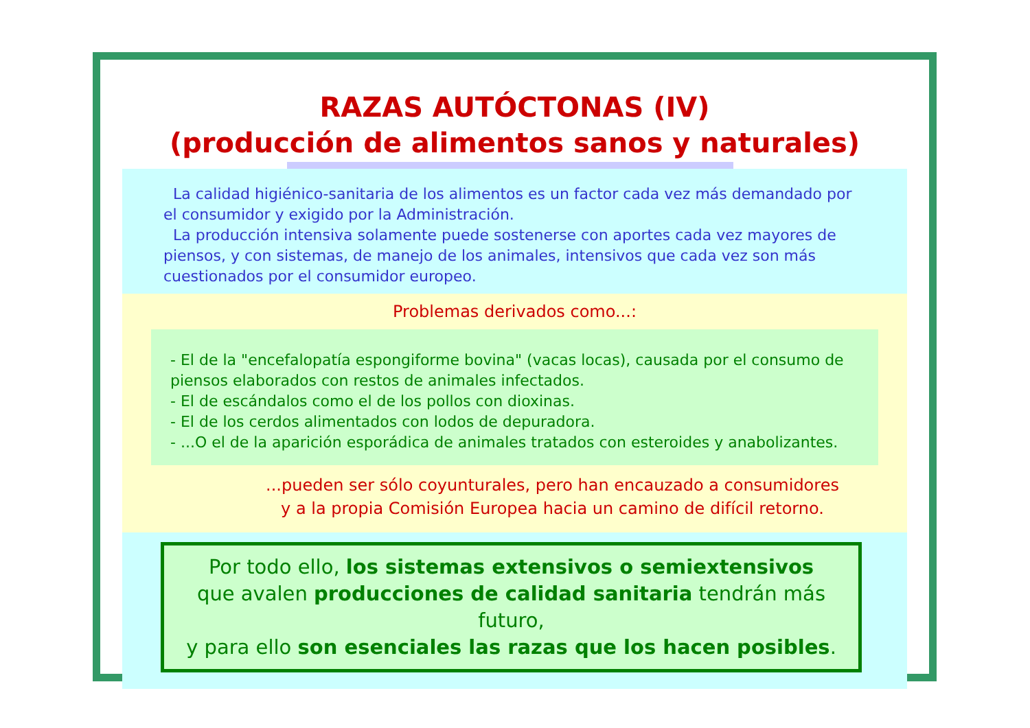RAZAS AUTÓCTONAS (IV)
(producción de alimentos sanos y naturales)
La calidad higiénico-sanitaria de los alimentos es un factor cada vez más demandado por el consumidor y exigido por la Administración.
La producción intensiva solamente puede sostenerse con aportes cada vez mayores de piensos, y con sistemas, de manejo de los animales, intensivos que cada vez son más cuestionados por el consumidor europeo.
Problemas derivados como...:
- El de la "encefalopatía espongiforme bovina" (vacas locas), causada por el consumo de piensos elaborados con restos de animales infectados.
- El de escándalos como el de los pollos con dioxinas.
- El de los cerdos alimentados con lodos de depuradora.
- ...O el de la aparición esporádica de animales tratados con esteroides y anabolizantes.
...pueden ser sólo coyunturales, pero han encauzado a consumidores
y a la propia Comisión Europea hacia un camino de difícil retorno.
Por todo ello, los sistemas extensivos o semiextensivos
que avalen producciones de calidad sanitaria tendrán más futuro,
y para ello son esenciales las razas que los hacen posibles.